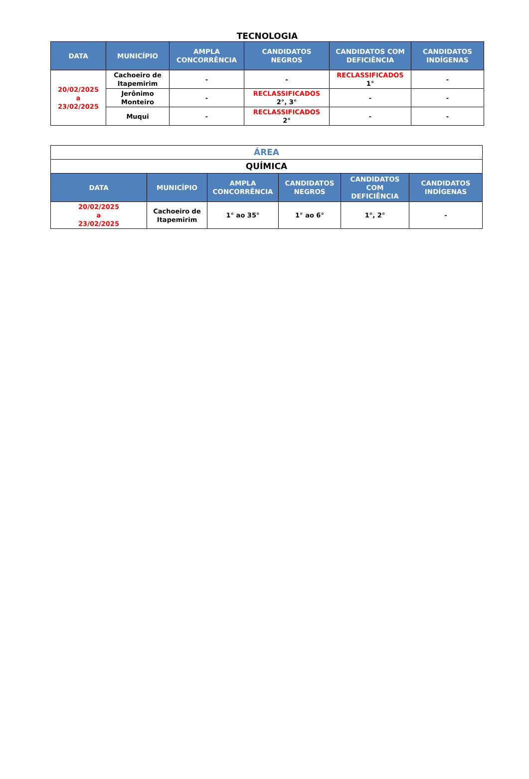TECNOLOGIA
| DATA | MUNICÍPIO | AMPLA CONCORRÊNCIA | CANDIDATOS NEGROS | CANDIDATOS COM DEFICIÊNCIA | CANDIDATOS INDÍGENAS |
| --- | --- | --- | --- | --- | --- |
| 20/02/2025 a 23/02/2025 | Cachoeiro de Itapemirim | - | - | RECLASSIFICADOS 1° | - |
| | Jerônimo Monteiro | - | RECLASSIFICADOS 2°, 3° | - | - |
| | Muqui | - | RECLASSIFICADOS 2° | - | - |
| ÁREA | | | | | |
| QUÍMICA | | | | | |
| DATA | MUNICÍPIO | AMPLA CONCORRÊNCIA | CANDIDATOS NEGROS | CANDIDATOS COM DEFICIÊNCIA | CANDIDATOS INDÍGENAS |
| 20/02/2025 a 23/02/2025 | Cachoeiro de Itapemirim | 1° ao 35° | 1° ao 6° | 1°, 2° | - |